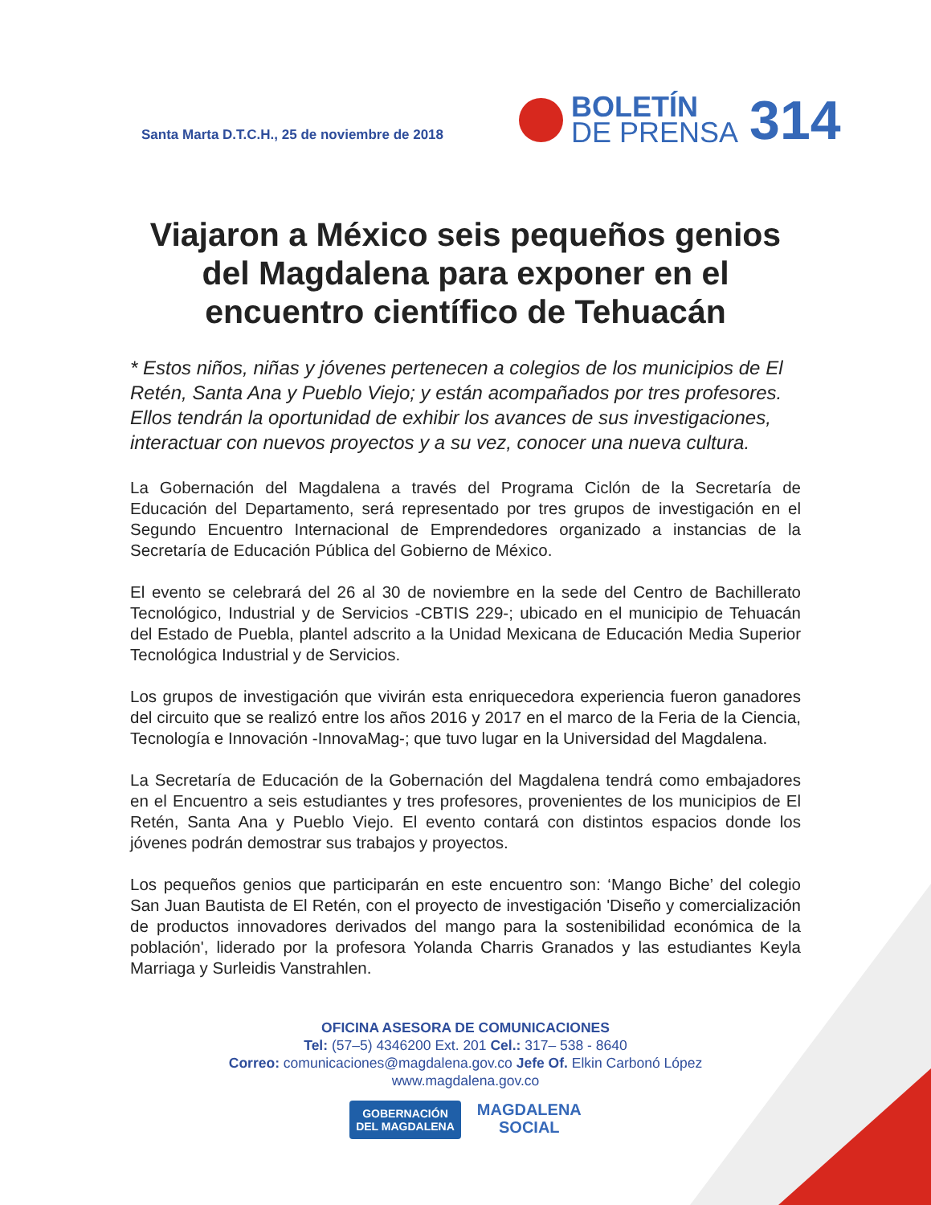Santa Marta D.T.C.H., 25 de noviembre de 2018
BOLETÍN
DE PRENSA
314
Viajaron a México seis pequeños genios del Magdalena para exponer en el encuentro científico de Tehuacán
* Estos niños, niñas y jóvenes pertenecen a colegios de los municipios de El Retén, Santa Ana y Pueblo Viejo; y están acompañados por tres profesores. Ellos tendrán la oportunidad de exhibir los avances de sus investigaciones, interactuar con nuevos proyectos y a su vez, conocer una nueva cultura.
La Gobernación del Magdalena a través del Programa Ciclón de la Secretaría de Educación del Departamento, será representado por tres grupos de investigación en el Segundo Encuentro Internacional de Emprendedores organizado a instancias de la Secretaría de Educación Pública del Gobierno de México.
El evento se celebrará del 26 al 30 de noviembre en la sede del Centro de Bachillerato Tecnológico, Industrial y de Servicios -CBTIS 229-; ubicado en el municipio de Tehuacán del Estado de Puebla, plantel adscrito a la Unidad Mexicana de Educación Media Superior Tecnológica Industrial y de Servicios.
Los grupos de investigación que vivirán esta enriquecedora experiencia fueron ganadores del circuito que se realizó entre los años 2016 y 2017 en el marco de la Feria de la Ciencia, Tecnología e Innovación -InnovaMag-; que tuvo lugar en la Universidad del Magdalena.
La Secretaría de Educación de la Gobernación del Magdalena tendrá como embajadores en el Encuentro a seis estudiantes y tres profesores, provenientes de los municipios de El Retén, Santa Ana y Pueblo Viejo. El evento contará con distintos espacios donde los jóvenes podrán demostrar sus trabajos y proyectos.
Los pequeños genios que participarán en este encuentro son: ‘Mango Biche’ del colegio San Juan Bautista de El Retén, con el proyecto de investigación 'Diseño y comercialización de productos innovadores derivados del mango para la sostenibilidad económica de la población', liderado por la profesora Yolanda Charris Granados y las estudiantes Keyla Marriaga y Surleidis Vanstrahlen.
OFICINA ASESORA DE COMUNICACIONES
Tel: (57–5) 4346200 Ext. 201 Cel.: 317– 538 - 8640
Correo: comunicaciones@magdalena.gov.co Jefe Of. Elkin Carbonó López
www.magdalena.gov.co
GOBERNACIÓN
DEL MAGDALENA
MAGDALENA
SOCIAL